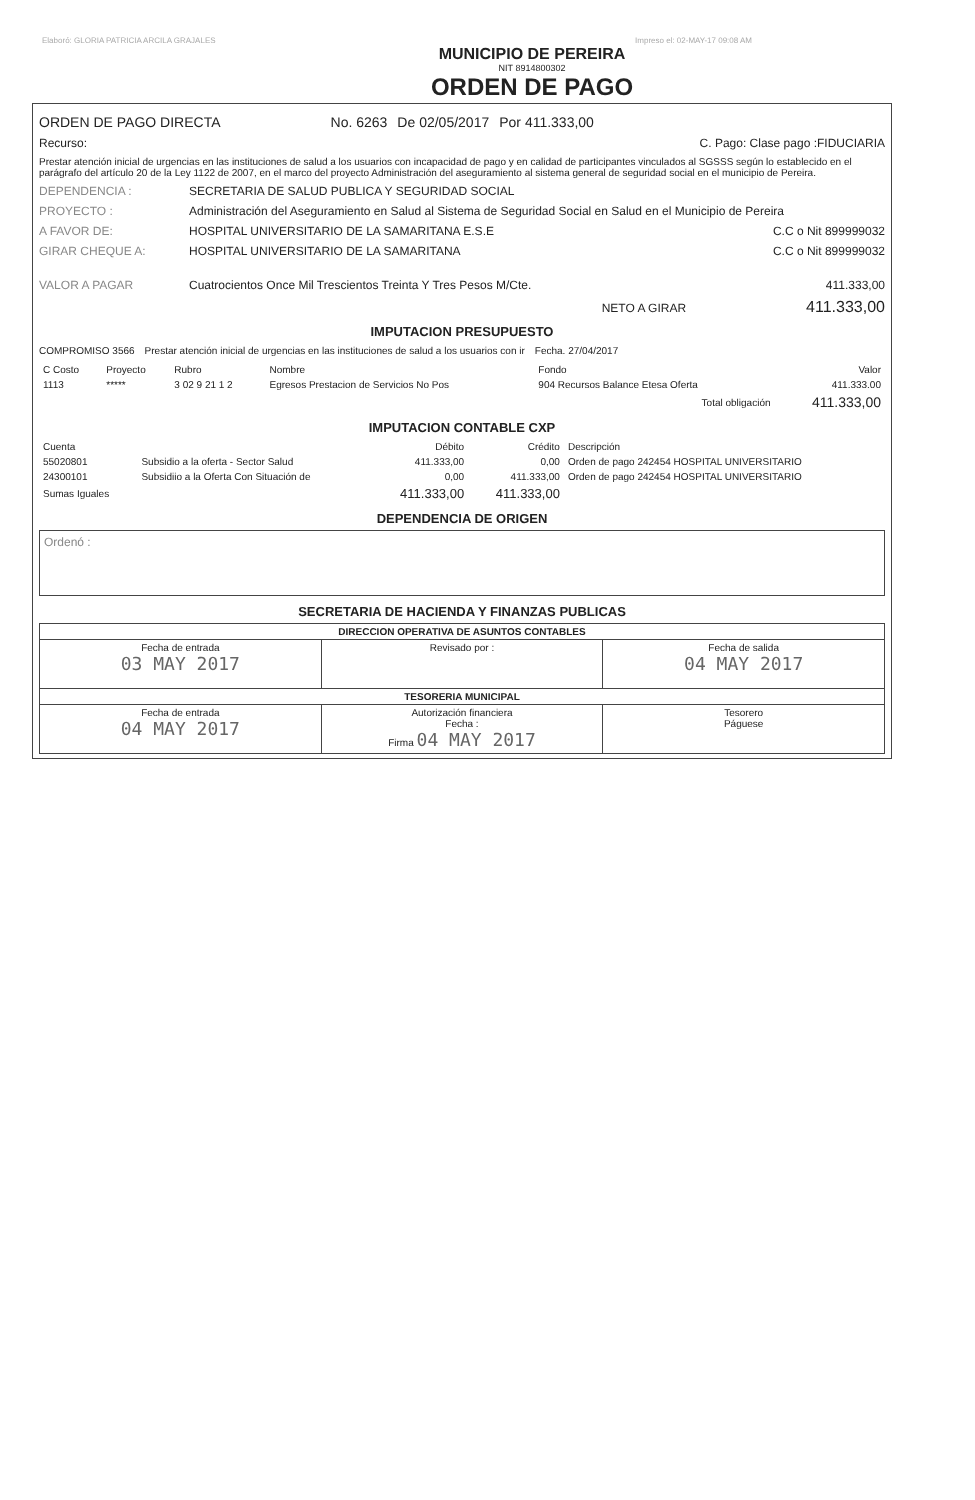Elaboró: GLORIA PATRICIA ARCILA GRAJALES Impreso el: 02-MAY-17 09:08 AM
MUNICIPIO DE PEREIRA
NIT 8914800302
ORDEN DE PAGO
ORDEN DE PAGO DIRECTA No. 6263 De 02/05/2017 Por 411.333,00
Recurso: C. Pago: Clase pago :FIDUCIARIA
Prestar atención inicial de urgencias en las instituciones de salud a los usuarios con incapacidad de pago y en calidad de participantes vinculados al SGSSS según lo establecido en el parágrafo del artículo 20 de la Ley 1122 de 2007, en el marco del proyecto Administración del aseguramiento al sistema general de seguridad social en el municipio de Pereira.
DEPENDENCIA : SECRETARIA DE SALUD PUBLICA Y SEGURIDAD SOCIAL
PROYECTO : Administración del Aseguramiento en Salud al Sistema de Seguridad Social en Salud en el Municipio de Pereira
A FAVOR DE: HOSPITAL UNIVERSITARIO DE LA SAMARITANA E.S.E C.C o Nit 899999032
GIRAR CHEQUE A: HOSPITAL UNIVERSITARIO DE LA SAMARITANA C.C o Nit 899999032
VALOR A PAGAR Cuatrocientos Once Mil Trescientos Treinta Y Tres Pesos M/Cte. 411.333,00
NETO A GIRAR 411.333,00
IMPUTACION PRESUPUESTO
COMPROMISO 3566 Prestar atención inicial de urgencias en las instituciones de salud a los usuarios con ir Fecha. 27/04/2017
| C Costo | Proyecto | Rubro | Nombre | Fondo | Valor |
| --- | --- | --- | --- | --- | --- |
| 1113 | ***** | 3 02 9 21 1 2 | Egresos Prestacion de Servicios No Pos | 904 Recursos Balance Etesa Oferta | 411.333.00 |
| Total obligación | | | | | 411.333,00 |
IMPUTACION CONTABLE CXP
| Cuenta | | Débito | Crédito | Descripción |
| --- | --- | --- | --- | --- |
| 55020801 | Subsidio a la oferta - Sector Salud | 411.333,00 | 0,00 | Orden de pago 242454 HOSPITAL UNIVERSITARIO |
| 24300101 | Subsidiio a la Oferta Con Situación de | 0,00 | 411.333,00 | Orden de pago 242454 HOSPITAL UNIVERSITARIO |
| Sumas Iguales | | 411.333,00 | 411.333,00 | |
DEPENDENCIA DE ORIGEN
Ordenó :
SECRETARIA DE HACIENDA Y FINANZAS PUBLICAS
| DIRECCION OPERATIVA DE ASUNTOS CONTABLES | | |
| Fecha de entrada 03 MAY 2017 | Revisado por : | Fecha de salida 04 MAY 2017 |
| TESORERIA MUNICIPAL | | |
| Fecha de entrada 04 MAY 2017 | Autorización financiera Fecha : Firma 04 MAY 2017 | Tesorero Páguese |